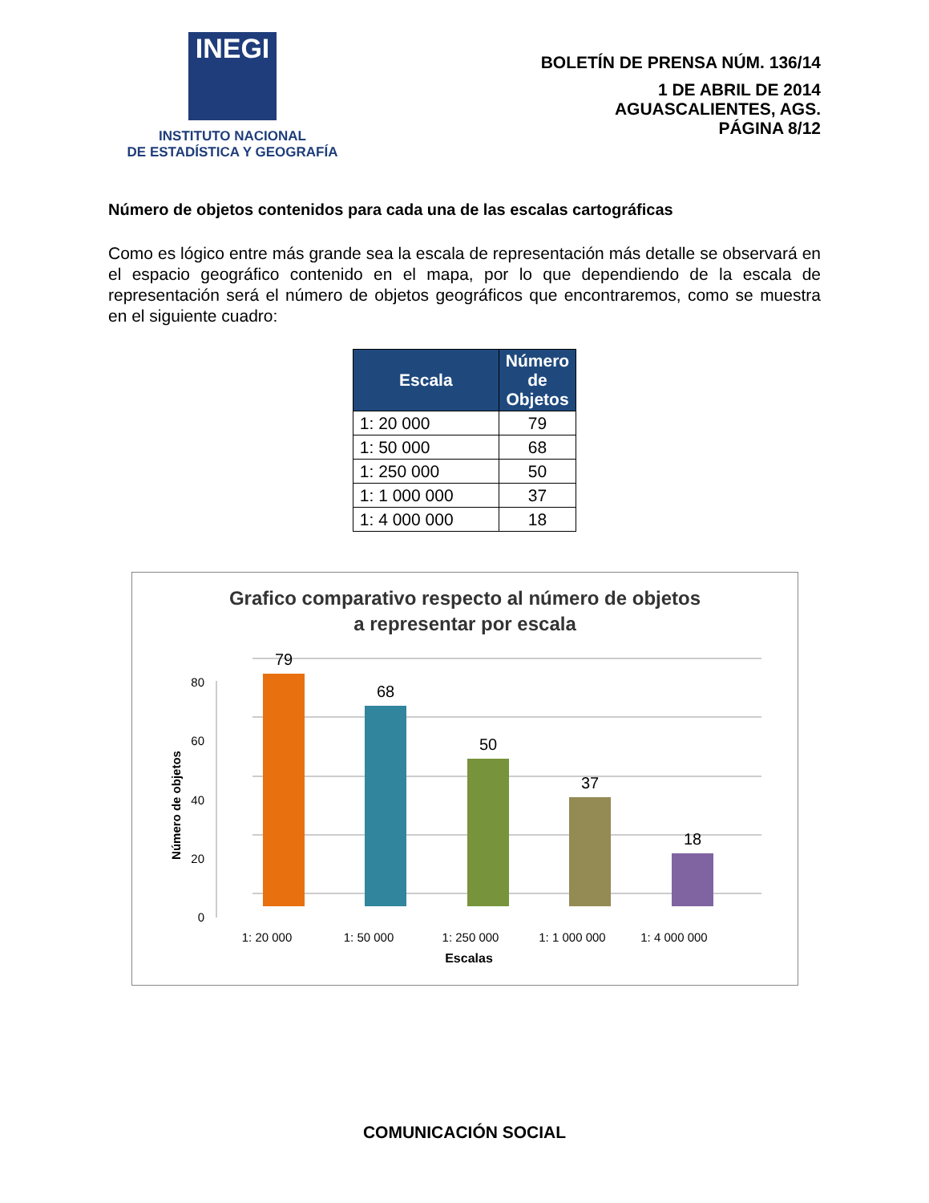INEGI
INSTITUTO NACIONAL
DE ESTADÍSTICA Y GEOGRAFÍA
BOLETÍN DE PRENSA NÚM. 136/14
1 DE ABRIL DE 2014
AGUASCALIENTES, AGS.
PÁGINA 8/12
Número de objetos contenidos para cada una de las escalas cartográficas
Como es lógico entre más grande sea la escala de representación más detalle se observará en el espacio geográfico contenido en el mapa, por lo que dependiendo de la escala de representación será el número de objetos geográficos que encontraremos, como se muestra en el siguiente cuadro:
| Escala | Número de Objetos |
| --- | --- |
| 1: 20 000 | 79 |
| 1: 50 000 | 68 |
| 1: 250 000 | 50 |
| 1: 1 000 000 | 37 |
| 1: 4 000 000 | 18 |
Grafico comparativo respecto al número de objetos
a representar por escala
0
20
40
60
80
Número de objetos
79
68
50
37
18
1: 20 000
1: 50 000
1: 250 000
1: 1 000 000
1: 4 000 000
Escalas
COMUNICACIÓN SOCIAL